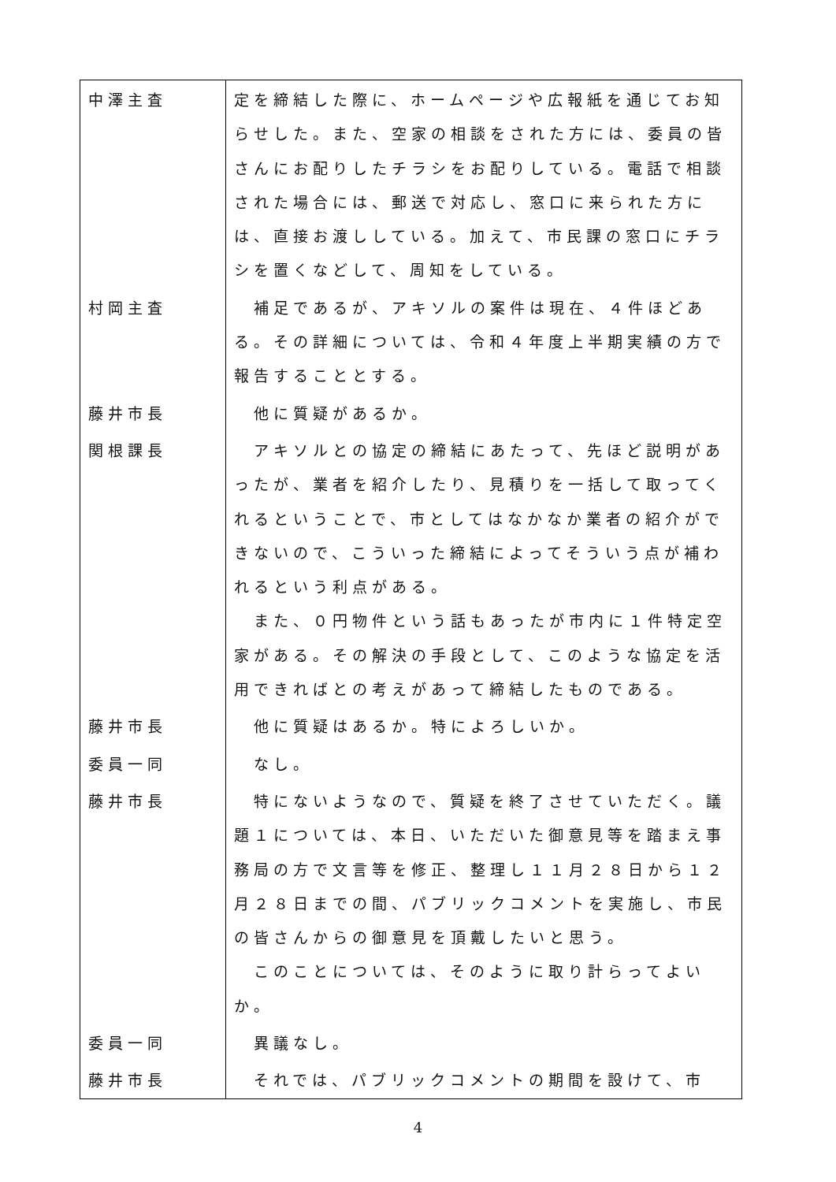| 中澤主査 | 定を締結した際に、ホームページや広報紙を通じてお知らせした。また、空家の相談をされた方には、委員の皆さんにお配りしたチラシをお配りしている。電話で相談された場合には、郵送で対応し、窓口に来られた方には、直接お渡ししている。加えて、市民課の窓口にチラシを置くなどして、周知をしている。 |
| 村岡主査 | 補足であるが、アキソルの案件は現在、４件ほどある。その詳細については、令和４年度上半期実績の方で報告することとする。 |
| 藤井市長 | 他に質疑があるか。 |
| 関根課長 | アキソルとの協定の締結にあたって、先ほど説明があったが、業者を紹介したり、見積りを一括して取ってくれるということで、市としてはなかなか業者の紹介ができないので、こういった締結によってそういう点が補われるという利点がある。 また、０円物件という話もあったが市内に１件特定空家がある。その解決の手段として、このような協定を活用できればとの考えがあって締結したものである。 |
| 藤井市長 | 他に質疑はあるか。特によろしいか。 |
| 委員一同 | なし。 |
| 藤井市長 | 特にないようなので、質疑を終了させていただく。議題１については、本日、いただいた御意見等を踏まえ事務局の方で文言等を修正、整理し１１月２８日から１２月２８日までの間、パブリックコメントを実施し、市民の皆さんからの御意見を頂戴したいと思う。 このことについては、そのように取り計らってよいか。 |
| 委員一同 | 異議なし。 |
| 藤井市長 | それでは、パブリックコメントの期間を設けて、市 |
4